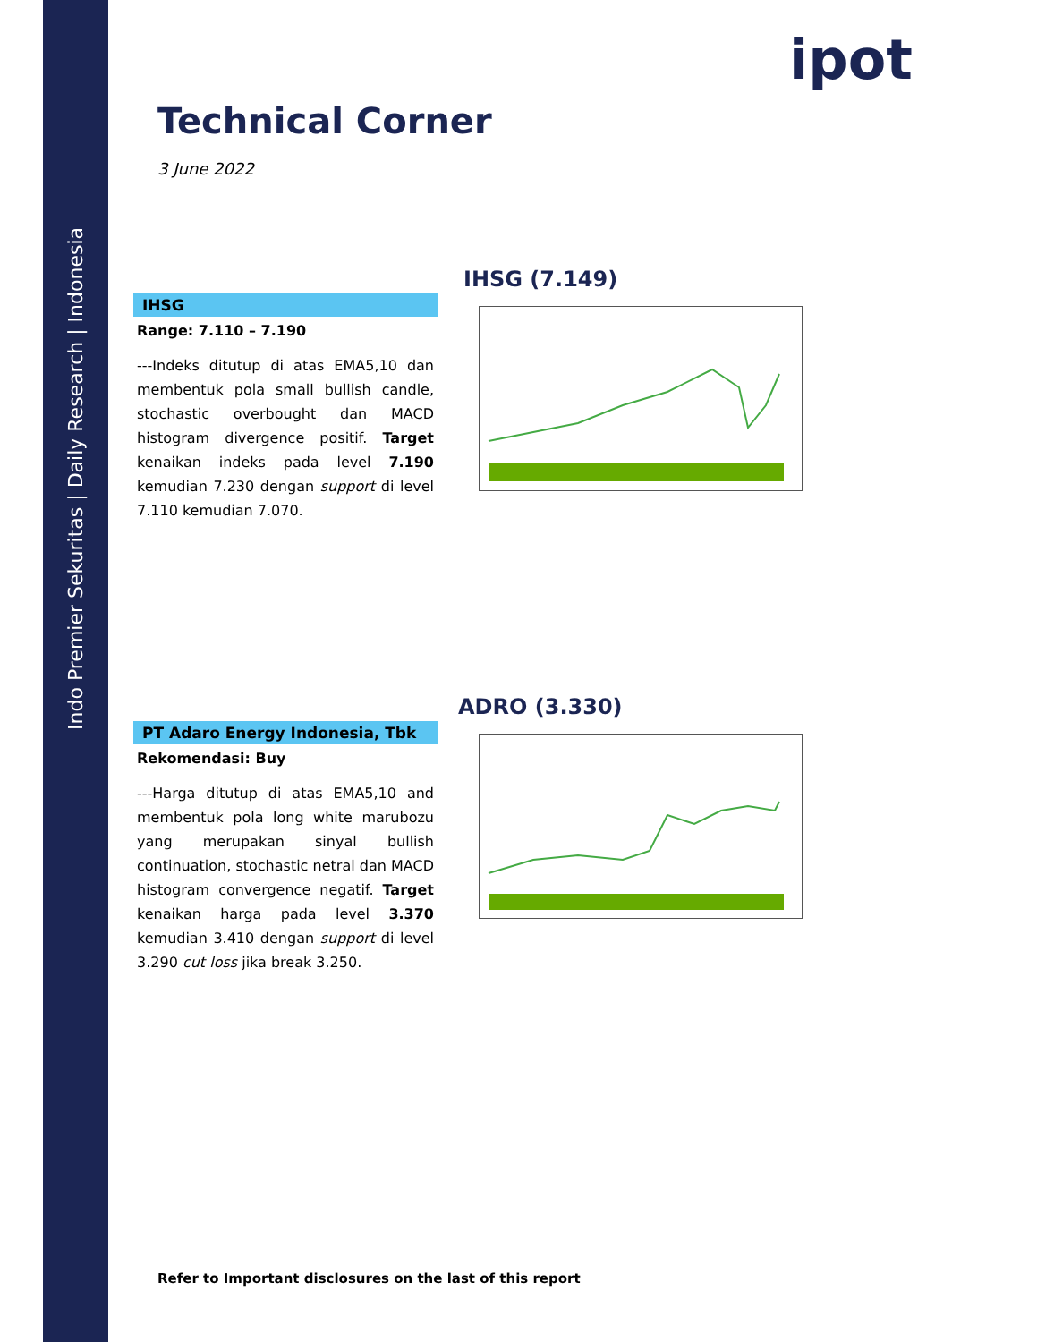Indo Premier Sekuritas | Daily Research | Indonesia
ipot
Technical Corner
3 June 2022
IHSG
Range: 7.110 – 7.190
---Indeks ditutup di atas EMA5,10 dan membentuk pola small bullish candle, stochastic overbought dan MACD histogram divergence positif. Target kenaikan indeks pada level 7.190 kemudian 7.230 dengan support di level 7.110 kemudian 7.070.
IHSG (7.149)
PT Adaro Energy Indonesia, Tbk
Rekomendasi: Buy
---Harga ditutup di atas EMA5,10 and membentuk pola long white marubozu yang merupakan sinyal bullish continuation, stochastic netral dan MACD histogram convergence negatif. Target kenaikan harga pada level 3.370 kemudian 3.410 dengan support di level 3.290 cut loss jika break 3.250.
ADRO (3.330)
Refer to Important disclosures on the last of this report